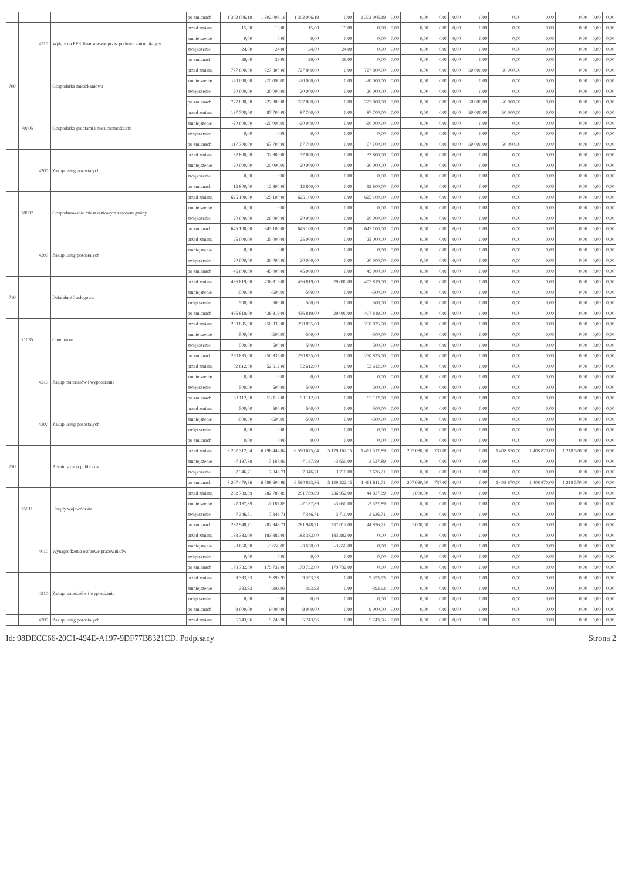| | | | | po zmianach | 1 302 006,19 | 1 302 006,19 | 1 302 006,19 | 0,00 | 1 302 006,19 | 0,00 | 0,00 | 0,00 | 0,00 | 0,00 | 0,00 | 0,00 | 0,00 | 0,00 | 0,00 |
| | | 4710 | Wpłaty na PPK finansowane przez podmiot zatrudniający | przed zmianą | 15,00 | 15,00 | 15,00 | 15,00 | 0,00 | 0,00 | 0,00 | 0,00 | 0,00 | 0,00 | 0,00 | 0,00 | 0,00 | 0,00 | 0,00 |
| | | | | zmniejszenie | 0,00 | 0,00 | 0,00 | 0,00 | 0,00 | 0,00 | 0,00 | 0,00 | 0,00 | 0,00 | 0,00 | 0,00 | 0,00 | 0,00 | 0,00 |
| | | | | zwiększenie | 24,00 | 24,00 | 24,00 | 24,00 | 0,00 | 0,00 | 0,00 | 0,00 | 0,00 | 0,00 | 0,00 | 0,00 | 0,00 | 0,00 | 0,00 |
| | | | | po zmianach | 39,00 | 39,00 | 39,00 | 39,00 | 0,00 | 0,00 | 0,00 | 0,00 | 0,00 | 0,00 | 0,00 | 0,00 | 0,00 | 0,00 | 0,00 |
| 700 | | | Gospodarka mieszkaniowa | przed zmianą | 777 800,00 | 727 800,00 | 727 800,00 | 0,00 | 727 800,00 | 0,00 | 0,00 | 0,00 | 0,00 | 50 000,00 | 50 000,00 | 0,00 | 0,00 | 0,00 | 0,00 |
| | | | | zmniejszenie | -20 000,00 | -20 000,00 | -20 000,00 | 0,00 | -20 000,00 | 0,00 | 0,00 | 0,00 | 0,00 | 0,00 | 0,00 | 0,00 | 0,00 | 0,00 | 0,00 |
| | | | | zwiększenie | 20 000,00 | 20 000,00 | 20 000,00 | 0,00 | 20 000,00 | 0,00 | 0,00 | 0,00 | 0,00 | 0,00 | 0,00 | 0,00 | 0,00 | 0,00 | 0,00 |
| | | | | po zmianach | 777 800,00 | 727 800,00 | 727 800,00 | 0,00 | 727 800,00 | 0,00 | 0,00 | 0,00 | 0,00 | 50 000,00 | 50 000,00 | 0,00 | 0,00 | 0,00 | 0,00 |
| | 70005 | | Gospodarka gruntami i nieruchomościami | przed zmianą | 137 700,00 | 87 700,00 | 87 700,00 | 0,00 | 87 700,00 | 0,00 | 0,00 | 0,00 | 0,00 | 50 000,00 | 50 000,00 | 0,00 | 0,00 | 0,00 | 0,00 |
| | | | | zmniejszenie | -20 000,00 | -20 000,00 | -20 000,00 | 0,00 | -20 000,00 | 0,00 | 0,00 | 0,00 | 0,00 | 0,00 | 0,00 | 0,00 | 0,00 | 0,00 | 0,00 |
| | | | | zwiększenie | 0,00 | 0,00 | 0,00 | 0,00 | 0,00 | 0,00 | 0,00 | 0,00 | 0,00 | 0,00 | 0,00 | 0,00 | 0,00 | 0,00 | 0,00 |
| | | | | po zmianach | 117 700,00 | 67 700,00 | 67 700,00 | 0,00 | 67 700,00 | 0,00 | 0,00 | 0,00 | 0,00 | 50 000,00 | 50 000,00 | 0,00 | 0,00 | 0,00 | 0,00 |
| | | 4300 | Zakup usług pozostałych | przed zmianą | 32 800,00 | 32 800,00 | 32 800,00 | 0,00 | 32 800,00 | 0,00 | 0,00 | 0,00 | 0,00 | 0,00 | 0,00 | 0,00 | 0,00 | 0,00 | 0,00 |
| | | | | zmniejszenie | -20 000,00 | -20 000,00 | -20 000,00 | 0,00 | -20 000,00 | 0,00 | 0,00 | 0,00 | 0,00 | 0,00 | 0,00 | 0,00 | 0,00 | 0,00 | 0,00 |
| | | | | zwiększenie | 0,00 | 0,00 | 0,00 | 0,00 | 0,00 | 0,00 | 0,00 | 0,00 | 0,00 | 0,00 | 0,00 | 0,00 | 0,00 | 0,00 | 0,00 |
| | | | | po zmianach | 12 800,00 | 12 800,00 | 12 800,00 | 0,00 | 12 800,00 | 0,00 | 0,00 | 0,00 | 0,00 | 0,00 | 0,00 | 0,00 | 0,00 | 0,00 | 0,00 |
| | 70007 | | Gospodarowanie mieszkaniowym zasobem gminy | przed zmianą | 625 100,00 | 625 100,00 | 625 100,00 | 0,00 | 625 100,00 | 0,00 | 0,00 | 0,00 | 0,00 | 0,00 | 0,00 | 0,00 | 0,00 | 0,00 | 0,00 |
| | | | | zmniejszenie | 0,00 | 0,00 | 0,00 | 0,00 | 0,00 | 0,00 | 0,00 | 0,00 | 0,00 | 0,00 | 0,00 | 0,00 | 0,00 | 0,00 | 0,00 |
| | | | | zwiększenie | 20 000,00 | 20 000,00 | 20 000,00 | 0,00 | 20 000,00 | 0,00 | 0,00 | 0,00 | 0,00 | 0,00 | 0,00 | 0,00 | 0,00 | 0,00 | 0,00 |
| | | | | po zmianach | 645 100,00 | 645 100,00 | 645 100,00 | 0,00 | 645 100,00 | 0,00 | 0,00 | 0,00 | 0,00 | 0,00 | 0,00 | 0,00 | 0,00 | 0,00 | 0,00 |
| | | 4300 | Zakup usług pozostałych | przed zmianą | 25 000,00 | 25 000,00 | 25 000,00 | 0,00 | 25 000,00 | 0,00 | 0,00 | 0,00 | 0,00 | 0,00 | 0,00 | 0,00 | 0,00 | 0,00 | 0,00 |
| | | | | zmniejszenie | 0,00 | 0,00 | 0,00 | 0,00 | 0,00 | 0,00 | 0,00 | 0,00 | 0,00 | 0,00 | 0,00 | 0,00 | 0,00 | 0,00 | 0,00 |
| | | | | zwiększenie | 20 000,00 | 20 000,00 | 20 000,00 | 0,00 | 20 000,00 | 0,00 | 0,00 | 0,00 | 0,00 | 0,00 | 0,00 | 0,00 | 0,00 | 0,00 | 0,00 |
| | | | | po zmianach | 45 000,00 | 45 000,00 | 45 000,00 | 0,00 | 45 000,00 | 0,00 | 0,00 | 0,00 | 0,00 | 0,00 | 0,00 | 0,00 | 0,00 | 0,00 | 0,00 |
| 710 | | | Działalność usługowa | przed zmianą | 436 819,00 | 436 819,00 | 436 819,00 | 29 000,00 | 407 819,00 | 0,00 | 0,00 | 0,00 | 0,00 | 0,00 | 0,00 | 0,00 | 0,00 | 0,00 | 0,00 |
| | | | | zmniejszenie | -500,00 | -500,00 | -500,00 | 0,00 | -500,00 | 0,00 | 0,00 | 0,00 | 0,00 | 0,00 | 0,00 | 0,00 | 0,00 | 0,00 | 0,00 |
| | | | | zwiększenie | 500,00 | 500,00 | 500,00 | 0,00 | 500,00 | 0,00 | 0,00 | 0,00 | 0,00 | 0,00 | 0,00 | 0,00 | 0,00 | 0,00 | 0,00 |
| | | | | po zmianach | 436 819,00 | 436 819,00 | 436 819,00 | 29 000,00 | 407 819,00 | 0,00 | 0,00 | 0,00 | 0,00 | 0,00 | 0,00 | 0,00 | 0,00 | 0,00 | 0,00 |
| | 71035 | | Cmentarze | przed zmianą | 250 835,00 | 250 835,00 | 250 835,00 | 0,00 | 250 835,00 | 0,00 | 0,00 | 0,00 | 0,00 | 0,00 | 0,00 | 0,00 | 0,00 | 0,00 | 0,00 |
| | | | | zmniejszenie | -500,00 | -500,00 | -500,00 | 0,00 | -500,00 | 0,00 | 0,00 | 0,00 | 0,00 | 0,00 | 0,00 | 0,00 | 0,00 | 0,00 | 0,00 |
| | | | | zwiększenie | 500,00 | 500,00 | 500,00 | 0,00 | 500,00 | 0,00 | 0,00 | 0,00 | 0,00 | 0,00 | 0,00 | 0,00 | 0,00 | 0,00 | 0,00 |
| | | | | po zmianach | 250 835,00 | 250 835,00 | 250 835,00 | 0,00 | 250 835,00 | 0,00 | 0,00 | 0,00 | 0,00 | 0,00 | 0,00 | 0,00 | 0,00 | 0,00 | 0,00 |
| | | 4210 | Zakup materiałów i wyposażenia | przed zmianą | 52 612,00 | 52 612,00 | 52 612,00 | 0,00 | 52 612,00 | 0,00 | 0,00 | 0,00 | 0,00 | 0,00 | 0,00 | 0,00 | 0,00 | 0,00 | 0,00 |
| | | | | zmniejszenie | 0,00 | 0,00 | 0,00 | 0,00 | 0,00 | 0,00 | 0,00 | 0,00 | 0,00 | 0,00 | 0,00 | 0,00 | 0,00 | 0,00 | 0,00 |
| | | | | zwiększenie | 500,00 | 500,00 | 500,00 | 0,00 | 500,00 | 0,00 | 0,00 | 0,00 | 0,00 | 0,00 | 0,00 | 0,00 | 0,00 | 0,00 | 0,00 |
| | | | | po zmianach | 53 112,00 | 53 112,00 | 53 112,00 | 0,00 | 53 112,00 | 0,00 | 0,00 | 0,00 | 0,00 | 0,00 | 0,00 | 0,00 | 0,00 | 0,00 | 0,00 |
| | | 4300 | Zakup usług pozostałych | przed zmianą | 500,00 | 500,00 | 500,00 | 0,00 | 500,00 | 0,00 | 0,00 | 0,00 | 0,00 | 0,00 | 0,00 | 0,00 | 0,00 | 0,00 | 0,00 |
| | | | | zmniejszenie | -500,00 | -500,00 | -500,00 | 0,00 | -500,00 | 0,00 | 0,00 | 0,00 | 0,00 | 0,00 | 0,00 | 0,00 | 0,00 | 0,00 | 0,00 |
| | | | | zwiększenie | 0,00 | 0,00 | 0,00 | 0,00 | 0,00 | 0,00 | 0,00 | 0,00 | 0,00 | 0,00 | 0,00 | 0,00 | 0,00 | 0,00 | 0,00 |
| | | | | po zmianach | 0,00 | 0,00 | 0,00 | 0,00 | 0,00 | 0,00 | 0,00 | 0,00 | 0,00 | 0,00 | 0,00 | 0,00 | 0,00 | 0,00 | 0,00 |
| 750 | | | Administracja publiczna | przed zmianą | 8 207 312,04 | 6 798 442,04 | 6 590 675,04 | 5 129 162,15 | 1 461 512,89 | 0,00 | 207 030,00 | 737,00 | 0,00 | 0,00 | 1 408 870,00 | 1 408 870,00 | 1 218 570,00 | 0,00 | 0,00 |
| | | | | zmniejszenie | -7 187,89 | -7 187,89 | -7 187,89 | -3 650,00 | -3 537,89 | 0,00 | 0,00 | 0,00 | 0,00 | 0,00 | 0,00 | 0,00 | 0,00 | 0,00 | 0,00 |
| | | | | zwiększenie | 7 346,71 | 7 346,71 | 7 346,71 | 3 710,00 | 3 636,71 | 0,00 | 0,00 | 0,00 | 0,00 | 0,00 | 0,00 | 0,00 | 0,00 | 0,00 | 0,00 |
| | | | | po zmianach | 8 207 470,86 | 6 798 600,86 | 6 590 833,86 | 5 129 222,15 | 1 461 611,71 | 0,00 | 207 030,00 | 737,00 | 0,00 | 0,00 | 1 408 870,00 | 1 408 870,00 | 1 218 570,00 | 0,00 | 0,00 |
| | 75011 | | Urzędy wojewódzkie | przed zmianą | 282 789,89 | 282 789,89 | 281 789,89 | 236 952,00 | 44 837,89 | 0,00 | 1 000,00 | 0,00 | 0,00 | 0,00 | 0,00 | 0,00 | 0,00 | 0,00 | 0,00 |
| | | | | zmniejszenie | -7 187,89 | -7 187,89 | -7 187,89 | -3 650,00 | -3 537,89 | 0,00 | 0,00 | 0,00 | 0,00 | 0,00 | 0,00 | 0,00 | 0,00 | 0,00 | 0,00 |
| | | | | zwiększenie | 7 346,71 | 7 346,71 | 7 346,71 | 3 710,00 | 3 636,71 | 0,00 | 0,00 | 0,00 | 0,00 | 0,00 | 0,00 | 0,00 | 0,00 | 0,00 | 0,00 |
| | | | | po zmianach | 282 948,71 | 282 948,71 | 281 948,71 | 237 012,00 | 44 936,71 | 0,00 | 1 000,00 | 0,00 | 0,00 | 0,00 | 0,00 | 0,00 | 0,00 | 0,00 | 0,00 |
| | | 4010 | Wynagrodzenia osobowe pracowników | przed zmianą | 183 382,00 | 183 382,00 | 183 382,00 | 183 382,00 | 0,00 | 0,00 | 0,00 | 0,00 | 0,00 | 0,00 | 0,00 | 0,00 | 0,00 | 0,00 | 0,00 |
| | | | | zmniejszenie | -3 650,00 | -3 650,00 | -3 650,00 | -3 650,00 | 0,00 | 0,00 | 0,00 | 0,00 | 0,00 | 0,00 | 0,00 | 0,00 | 0,00 | 0,00 | 0,00 |
| | | | | zwiększenie | 0,00 | 0,00 | 0,00 | 0,00 | 0,00 | 0,00 | 0,00 | 0,00 | 0,00 | 0,00 | 0,00 | 0,00 | 0,00 | 0,00 | 0,00 |
| | | | | po zmianach | 179 732,00 | 179 732,00 | 179 732,00 | 179 732,00 | 0,00 | 0,00 | 0,00 | 0,00 | 0,00 | 0,00 | 0,00 | 0,00 | 0,00 | 0,00 | 0,00 |
| | | 4210 | Zakup materiałów i wyposażenia | przed zmianą | 9 393,93 | 9 393,93 | 9 393,93 | 0,00 | 9 393,93 | 0,00 | 0,00 | 0,00 | 0,00 | 0,00 | 0,00 | 0,00 | 0,00 | 0,00 | 0,00 |
| | | | | zmniejszenie | -393,93 | -393,93 | -393,93 | 0,00 | -393,93 | 0,00 | 0,00 | 0,00 | 0,00 | 0,00 | 0,00 | 0,00 | 0,00 | 0,00 | 0,00 |
| | | | | zwiększenie | 0,00 | 0,00 | 0,00 | 0,00 | 0,00 | 0,00 | 0,00 | 0,00 | 0,00 | 0,00 | 0,00 | 0,00 | 0,00 | 0,00 | 0,00 |
| | | | | po zmianach | 9 000,00 | 9 000,00 | 9 000,00 | 0,00 | 9 000,00 | 0,00 | 0,00 | 0,00 | 0,00 | 0,00 | 0,00 | 0,00 | 0,00 | 0,00 | 0,00 |
| | | 4300 | Zakup usług pozostałych | przed zmianą | 5 743,96 | 5 743,96 | 5 743,96 | 0,00 | 5 743,96 | 0,00 | 0,00 | 0,00 | 0,00 | 0,00 | 0,00 | 0,00 | 0,00 | 0,00 | 0,00 |
Id: 98DECC66-20C1-494E-A197-9DF77B8321CD. Podpisany Strona 2